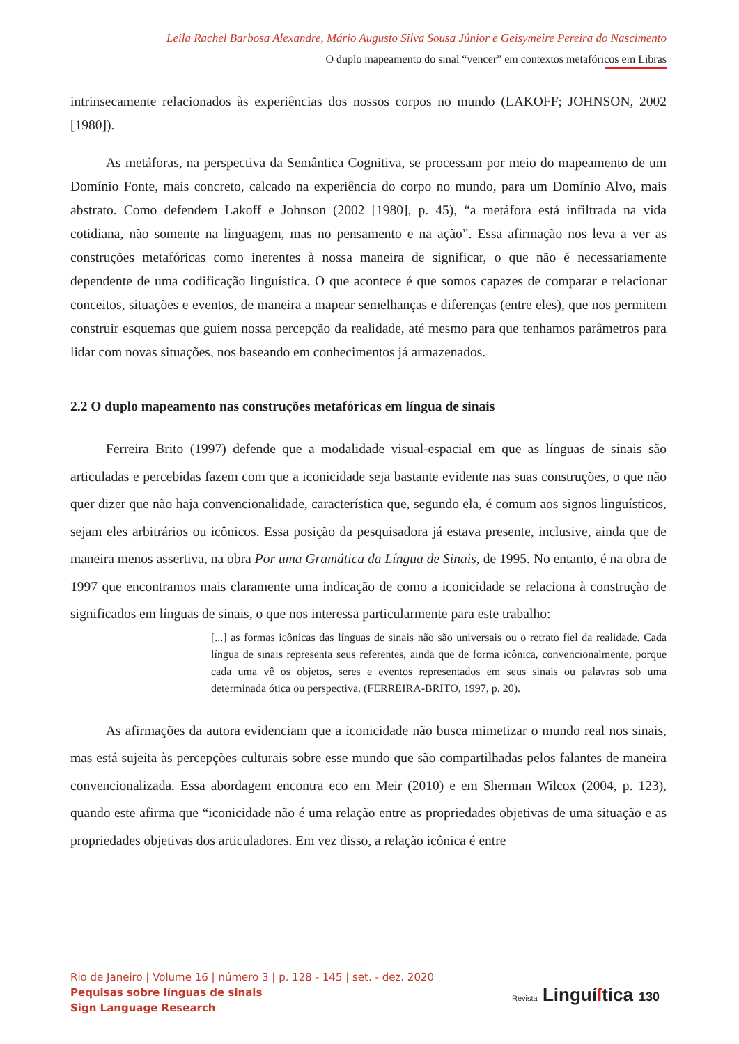Leila Rachel Barbosa Alexandre, Mário Augusto Silva Sousa Júnior e Geisymeire Pereira do Nascimento
O duplo mapeamento do sinal “vencer” em contextos metafóricos em Libras
intrinsecamente relacionados às experiências dos nossos corpos no mundo (LAKOFF; JOHNSON, 2002 [1980]).
As metáforas, na perspectiva da Semântica Cognitiva, se processam por meio do mapeamento de um Domínio Fonte, mais concreto, calcado na experiência do corpo no mundo, para um Domínio Alvo, mais abstrato. Como defendem Lakoff e Johnson (2002 [1980], p. 45), “a metáfora está infiltrada na vida cotidiana, não somente na linguagem, mas no pensamento e na ação”. Essa afirmação nos leva a ver as construções metafóricas como inerentes à nossa maneira de significar, o que não é necessariamente dependente de uma codificação linguística. O que acontece é que somos capazes de comparar e relacionar conceitos, situações e eventos, de maneira a mapear semelhanças e diferenças (entre eles), que nos permitem construir esquemas que guiem nossa percepção da realidade, até mesmo para que tenhamos parâmetros para lidar com novas situações, nos baseando em conhecimentos já armazenados.
2.2 O duplo mapeamento nas construções metafóricas em língua de sinais
Ferreira Brito (1997) defende que a modalidade visual-espacial em que as línguas de sinais são articuladas e percebidas fazem com que a iconicidade seja bastante evidente nas suas construções, o que não quer dizer que não haja convencionalidade, característica que, segundo ela, é comum aos signos linguísticos, sejam eles arbitrários ou icônicos. Essa posição da pesquisadora já estava presente, inclusive, ainda que de maneira menos assertiva, na obra Por uma Gramática da Língua de Sinais, de 1995. No entanto, é na obra de 1997 que encontramos mais claramente uma indicação de como a iconicidade se relaciona à construção de significados em línguas de sinais, o que nos interessa particularmente para este trabalho:
[...] as formas icônicas das línguas de sinais não são universais ou o retrato fiel da realidade. Cada língua de sinais representa seus referentes, ainda que de forma icônica, convencionalmente, porque cada uma vê os objetos, seres e eventos representados em seus sinais ou palavras sob uma determinada ótica ou perspectiva. (FERREIRA-BRITO, 1997, p. 20).
As afirmações da autora evidenciam que a iconicidade não busca mimetizar o mundo real nos sinais, mas está sujeita às percepções culturais sobre esse mundo que são compartilhadas pelos falantes de maneira convencionalizada. Essa abordagem encontra eco em Meir (2010) e em Sherman Wilcox (2004, p. 123), quando este afirma que “iconicidade não é uma relação entre as propriedades objetivas de uma situação e as propriedades objetivas dos articuladores. Em vez disso, a relação icônica é entre
Rio de Janeiro | Volume 16 | número 3 | p. 128 - 145 | set. - dez. 2020
Pequisas sobre línguas de sinais
Sign Language Research
Revista Linguí ſtica 130